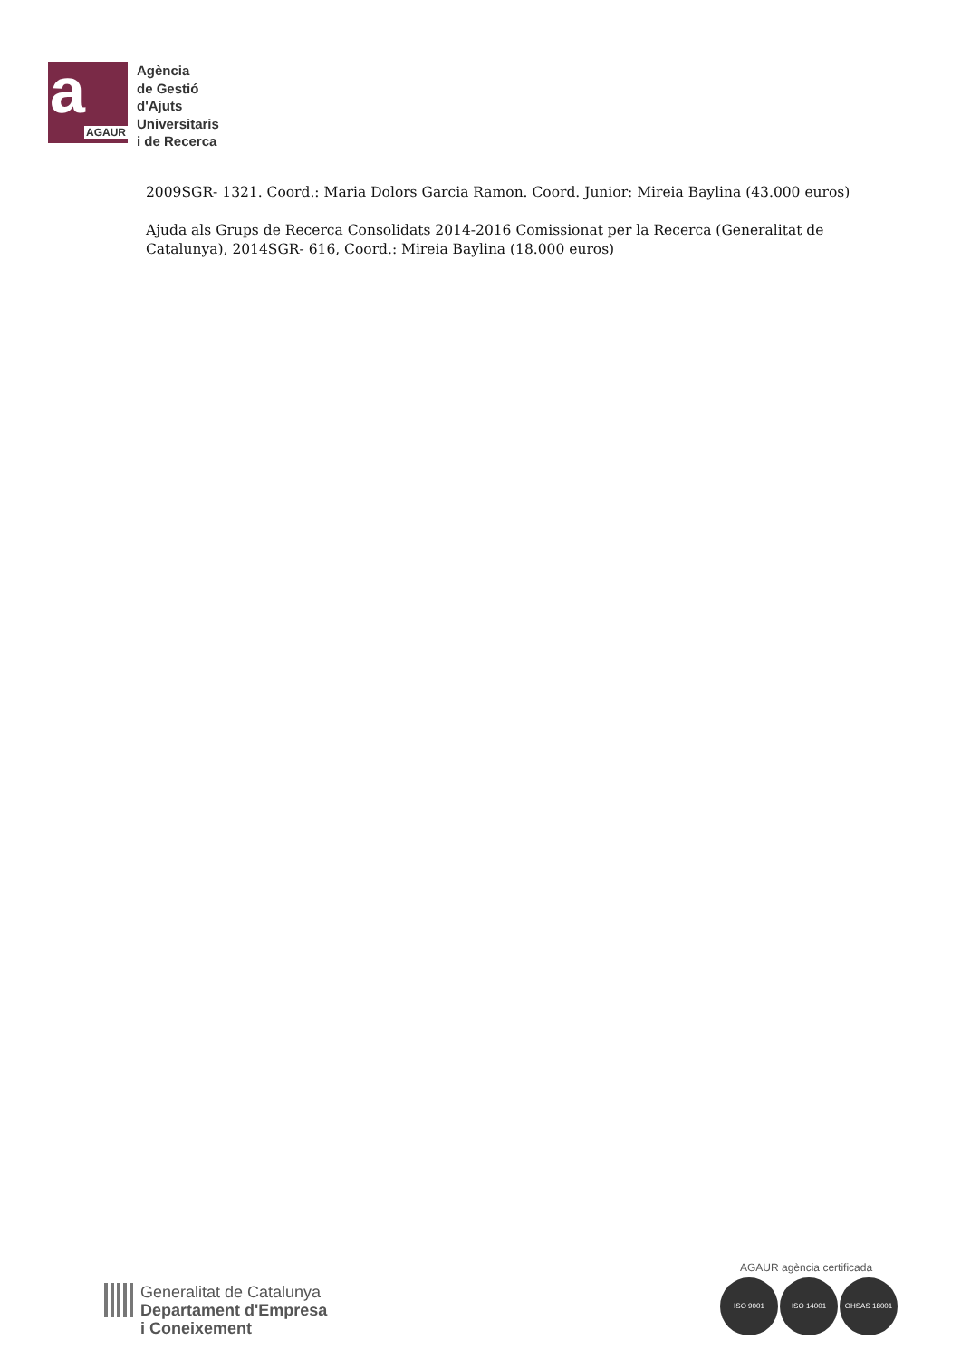a
AGAUR
Agència
de Gestió
d'Ajuts
Universitaris
i de Recerca
2009SGR- 1321. Coord.: Maria Dolors Garcia Ramon. Coord. Junior: Mireia Baylina (43.000 euros)
Ajuda als Grups de Recerca Consolidats 2014-2016 Comissionat per la Recerca (Generalitat de Catalunya), 2014SGR- 616, Coord.: Mireia Baylina (18.000 euros)
Generalitat de Catalunya
Departament d'Empresa
i Coneixement
AGAUR agència certificada
ISO 9001 ISO 14001 OHSAS 18001